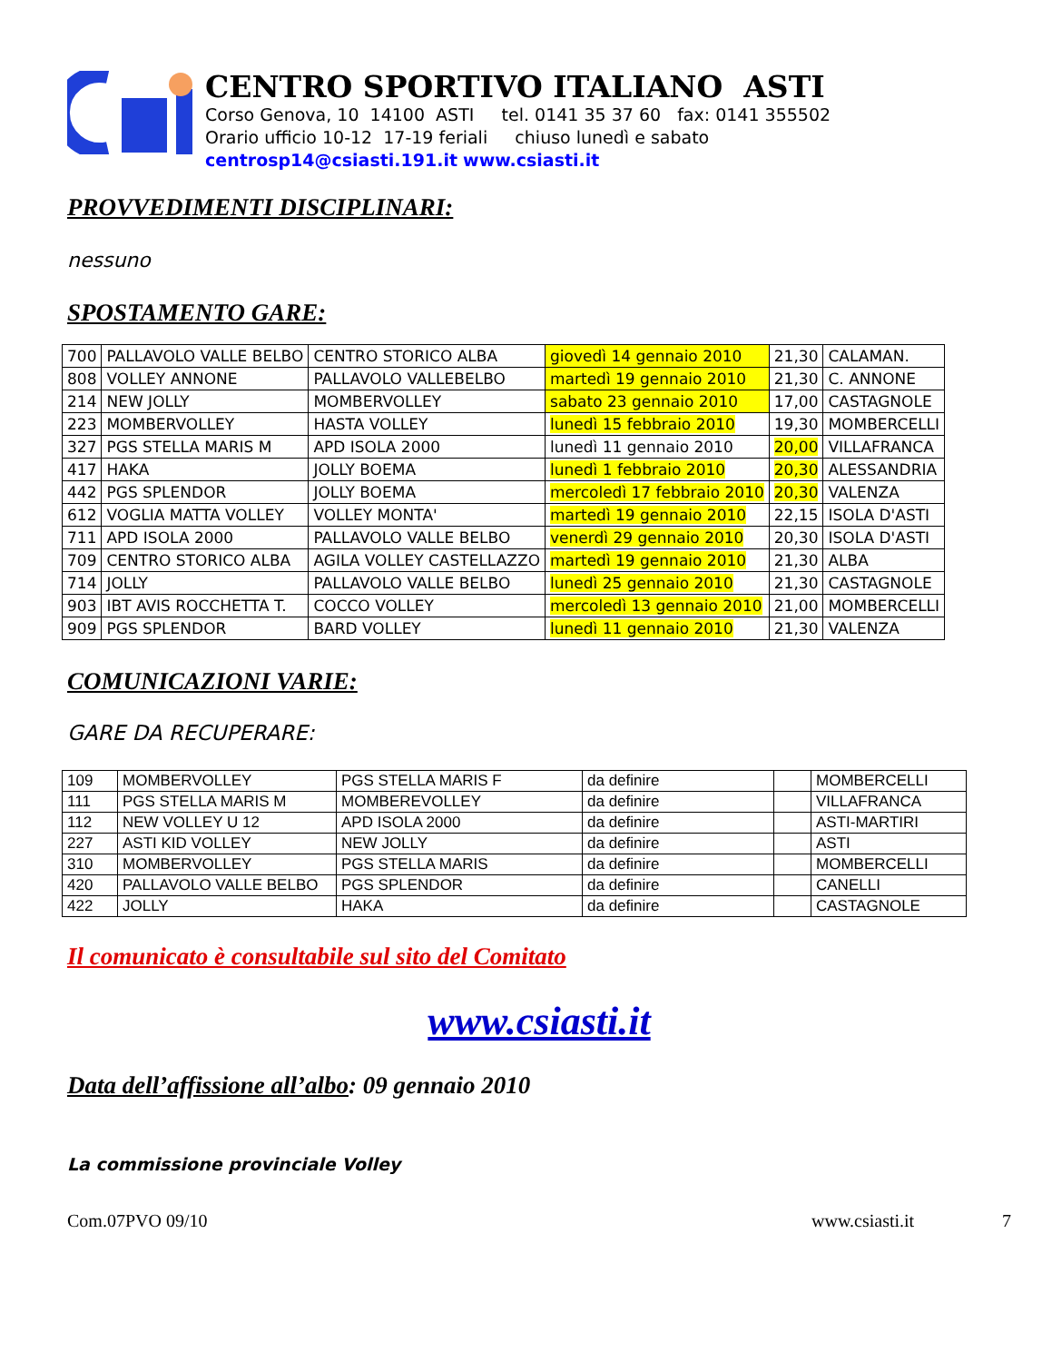CENTRO SPORTIVO ITALIANO ASTI
Corso Genova, 10 14100 ASTI tel. 0141 35 37 60 fax: 0141 355502
Orario ufficio 10-12 17-19 feriali chiuso lunedì e sabato
centrosp14@csiasti.191.it www.csiasti.it
PROVVEDIMENTI DISCIPLINARI:
nessuno
SPOSTAMENTO GARE:
| 700 | PALLAVOLO VALLE BELBO | CENTRO STORICO ALBA | giovedì 14 gennaio 2010 | 21,30 | CALAMAN. |
| 808 | VOLLEY ANNONE | PALLAVOLO VALLEBELBO | martedì 19 gennaio 2010 | 21,30 | C. ANNONE |
| 214 | NEW JOLLY | MOMBERVOLLEY | sabato 23 gennaio 2010 | 17,00 | CASTAGNOLE |
| 223 | MOMBERVOLLEY | HASTA VOLLEY | lunedì 15 febbraio 2010 | 19,30 | MOMBERCELLI |
| 327 | PGS STELLA MARIS M | APD ISOLA 2000 | lunedì 11 gennaio 2010 | 20,00 | VILLAFRANCA |
| 417 | HAKA | JOLLY BOEMA | lunedì 1 febbraio 2010 | 20,30 | ALESSANDRIA |
| 442 | PGS SPLENDOR | JOLLY BOEMA | mercoledì 17 febbraio 2010 | 20,30 | VALENZA |
| 612 | VOGLIA MATTA VOLLEY | VOLLEY MONTA' | martedì 19 gennaio 2010 | 22,15 | ISOLA D'ASTI |
| 711 | APD ISOLA 2000 | PALLAVOLO VALLE BELBO | venerdì 29 gennaio 2010 | 20,30 | ISOLA D'ASTI |
| 709 | CENTRO STORICO ALBA | AGILA VOLLEY CASTELLAZZO | martedì 19 gennaio 2010 | 21,30 | ALBA |
| 714 | JOLLY | PALLAVOLO VALLE BELBO | lunedì 25 gennaio 2010 | 21,30 | CASTAGNOLE |
| 903 | IBT AVIS ROCCHETTA T. | COCCO VOLLEY | mercoledì 13 gennaio 2010 | 21,00 | MOMBERCELLI |
| 909 | PGS SPLENDOR | BARD VOLLEY | lunedì 11 gennaio 2010 | 21,30 | VALENZA |
COMUNICAZIONI VARIE:
GARE DA RECUPERARE:
| 109 | MOMBERVOLLEY | PGS STELLA MARIS F | da definire | | MOMBERCELLI |
| 111 | PGS STELLA MARIS M | MOMBEREVOLLEY | da definire | | VILLAFRANCA |
| 112 | NEW VOLLEY U 12 | APD ISOLA 2000 | da definire | | ASTI-MARTIRI |
| 227 | ASTI KID VOLLEY | NEW JOLLY | da definire | | ASTI |
| 310 | MOMBERVOLLEY | PGS STELLA MARIS | da definire | | MOMBERCELLI |
| 420 | PALLAVOLO VALLE BELBO | PGS SPLENDOR | da definire | | CANELLI |
| 422 | JOLLY | HAKA | da definire | | CASTAGNOLE |
Il comunicato è consultabile sul sito del Comitato
www.csiasti.it
Data dell’affissione all’albo: 09 gennaio 2010
La commissione provinciale Volley
Com.07PVO 09/10 www.csiasti.it 7